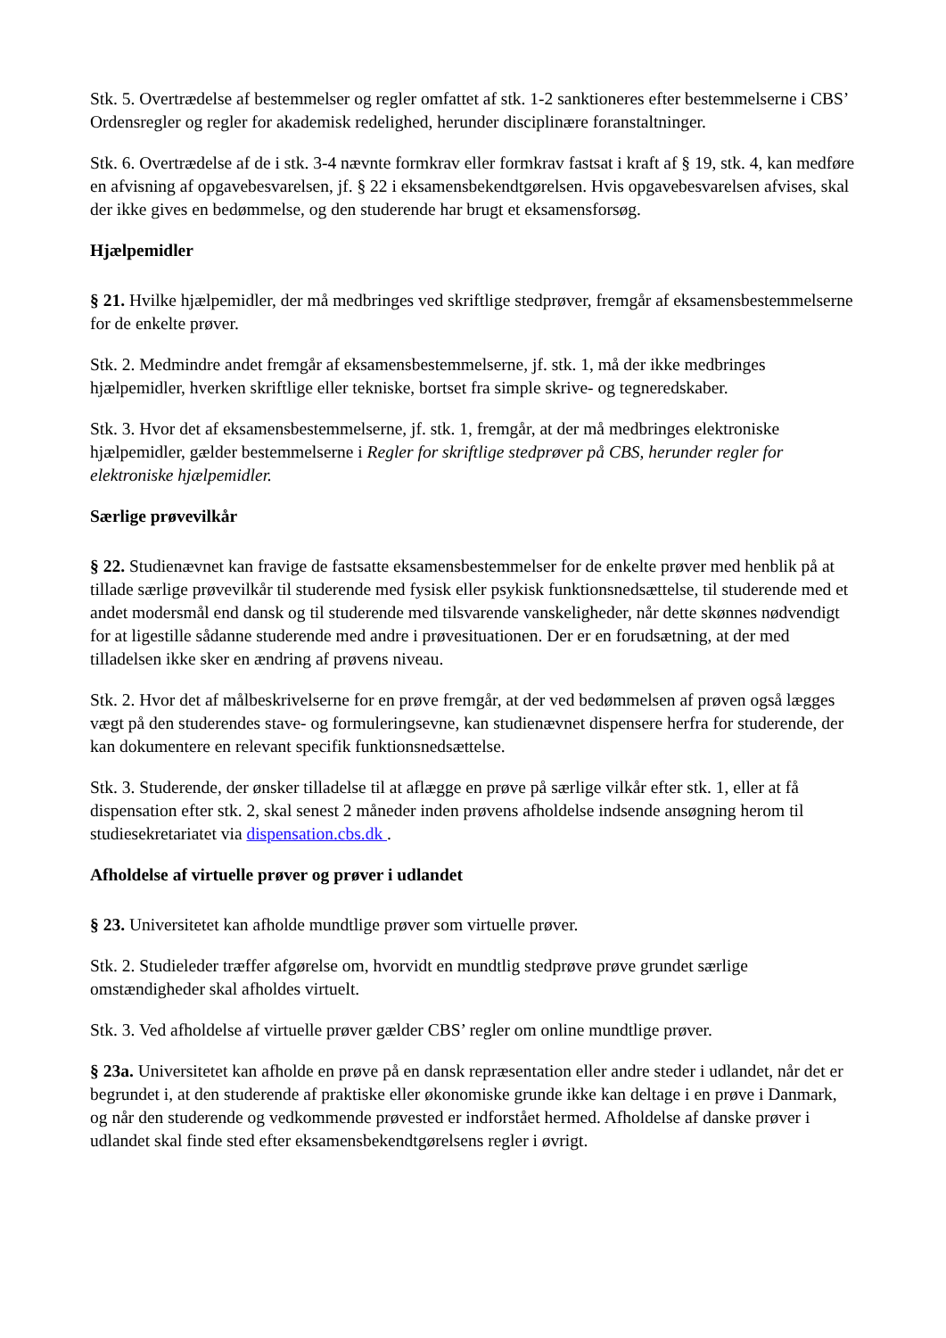Stk. 5. Overtrædelse af bestemmelser og regler omfattet af stk. 1-2 sanktioneres efter bestemmelserne i CBS’ Ordensregler og regler for akademisk redelighed, herunder disciplinære foranstaltninger.
Stk. 6. Overtrædelse af de i stk. 3-4 nævnte formkrav eller formkrav fastsat i kraft af § 19, stk. 4, kan medføre en afvisning af opgavebesvarelsen, jf. § 22 i eksamensbekendtgørelsen. Hvis opgavebesvarelsen afvises, skal der ikke gives en bedømmelse, og den studerende har brugt et eksamensforsøg.
Hjælpemidler
§ 21. Hvilke hjælpemidler, der må medbringes ved skriftlige stedprøver, fremgår af eksamensbestemmelserne for de enkelte prøver.
Stk. 2. Medmindre andet fremgår af eksamensbestemmelserne, jf. stk. 1, må der ikke medbringes hjælpemidler, hverken skriftlige eller tekniske, bortset fra simple skrive- og tegneredskaber.
Stk. 3. Hvor det af eksamensbestemmelserne, jf. stk. 1, fremgår, at der må medbringes elektroniske hjælpemidler, gælder bestemmelserne i Regler for skriftlige stedprøver på CBS, herunder regler for elektroniske hjælpemidler.
Særlige prøvevilkår
§ 22. Studienævnet kan fravige de fastsatte eksamensbestemmelser for de enkelte prøver med henblik på at tillade særlige prøvevilkår til studerende med fysisk eller psykisk funktionsnedsættelse, til studerende med et andet modersmål end dansk og til studerende med tilsvarende vanskeligheder, når dette skønnes nødvendigt for at ligestille sådanne studerende med andre i prøvesituationen. Der er en forudsætning, at der med tilladelsen ikke sker en ændring af prøvens niveau.
Stk. 2. Hvor det af målbeskrivelserne for en prøve fremgår, at der ved bedømmelsen af prøven også lægges vægt på den studerendes stave- og formuleringsevne, kan studienævnet dispensere herfra for studerende, der kan dokumentere en relevant specifik funktionsnedsættelse.
Stk. 3. Studerende, der ønsker tilladelse til at aflægge en prøve på særlige vilkår efter stk. 1, eller at få dispensation efter stk. 2, skal senest 2 måneder inden prøvens afholdelse indsende ansøgning herom til studiesekretariatet via dispensation.cbs.dk .
Afholdelse af virtuelle prøver og prøver i udlandet
§ 23. Universitetet kan afholde mundtlige prøver som virtuelle prøver.
Stk. 2. Studieleder træffer afgørelse om, hvorvidt en mundtlig stedprøve prøve grundet særlige omstændigheder skal afholdes virtuelt.
Stk. 3. Ved afholdelse af virtuelle prøver gælder CBS’ regler om online mundtlige prøver.
§ 23a. Universitetet kan afholde en prøve på en dansk repræsentation eller andre steder i udlandet, når det er begrundet i, at den studerende af praktiske eller økonomiske grunde ikke kan deltage i en prøve i Danmark, og når den studerende og vedkommende prøvested er indforstået hermed. Afholdelse af danske prøver i udlandet skal finde sted efter eksamensbekendtgørelsens regler i øvrigt.